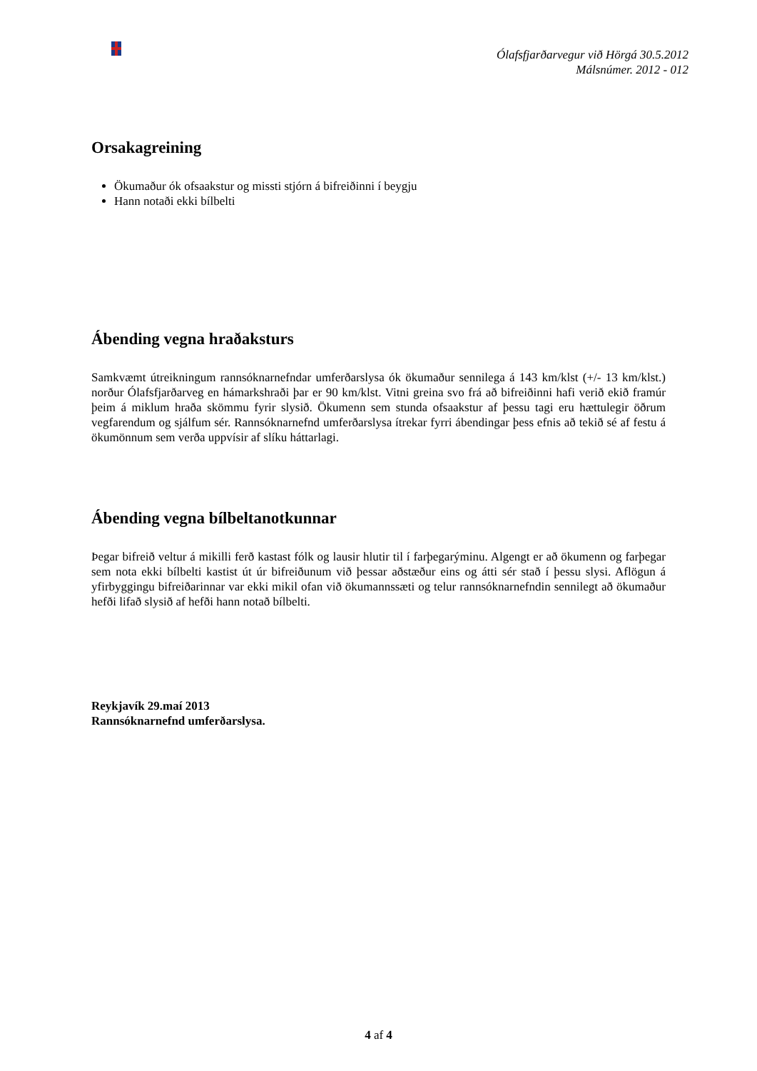Ólafsfjarðarvegur við Hörgá 30.5.2012
Málsnúmer. 2012 - 012
Orsakagreining
Ökumaður ók ofsaakstur og missti stjórn á bifreiðinni í beygju
Hann notaði ekki bílbelti
Ábending vegna hraðaksturs
Samkvæmt útreikningum rannsóknarnefndar umferðarslysa ók ökumaður sennilega á 143 km/klst (+/- 13 km/klst.) norður Ólafsfjarðarveg en hámarkshraði þar er 90 km/klst. Vitni greina svo frá að bifreiðinni hafi verið ekið framúr þeim á miklum hraða skömmu fyrir slysið. Ökumenn sem stunda ofsaakstur af þessu tagi eru hættulegir öðrum vegfarendum og sjálfum sér. Rannsóknarnefnd umferðarslysa ítrekar fyrri ábendingar þess efnis að tekið sé af festu á ökumönnum sem verða uppvísir af slíku háttarlagi.
Ábending vegna bílbeltanotkunnar
Þegar bifreið veltur á mikilli ferð kastast fólk og lausir hlutir til í farþegarýminu. Algengt er að ökumenn og farþegar sem nota ekki bílbelti kastist út úr bifreiðunum við þessar aðstæður eins og átti sér stað í þessu slysi. Aflögun á yfirbyggingu bifreiðarinnar var ekki mikil ofan við ökumannssæti og telur rannsóknarnefndin sennilegt að ökumaður hefði lifað slysið af hefði hann notað bílbelti.
Reykjavík 29.maí 2013
Rannsóknarnefnd umferðarslysa.
4 af 4